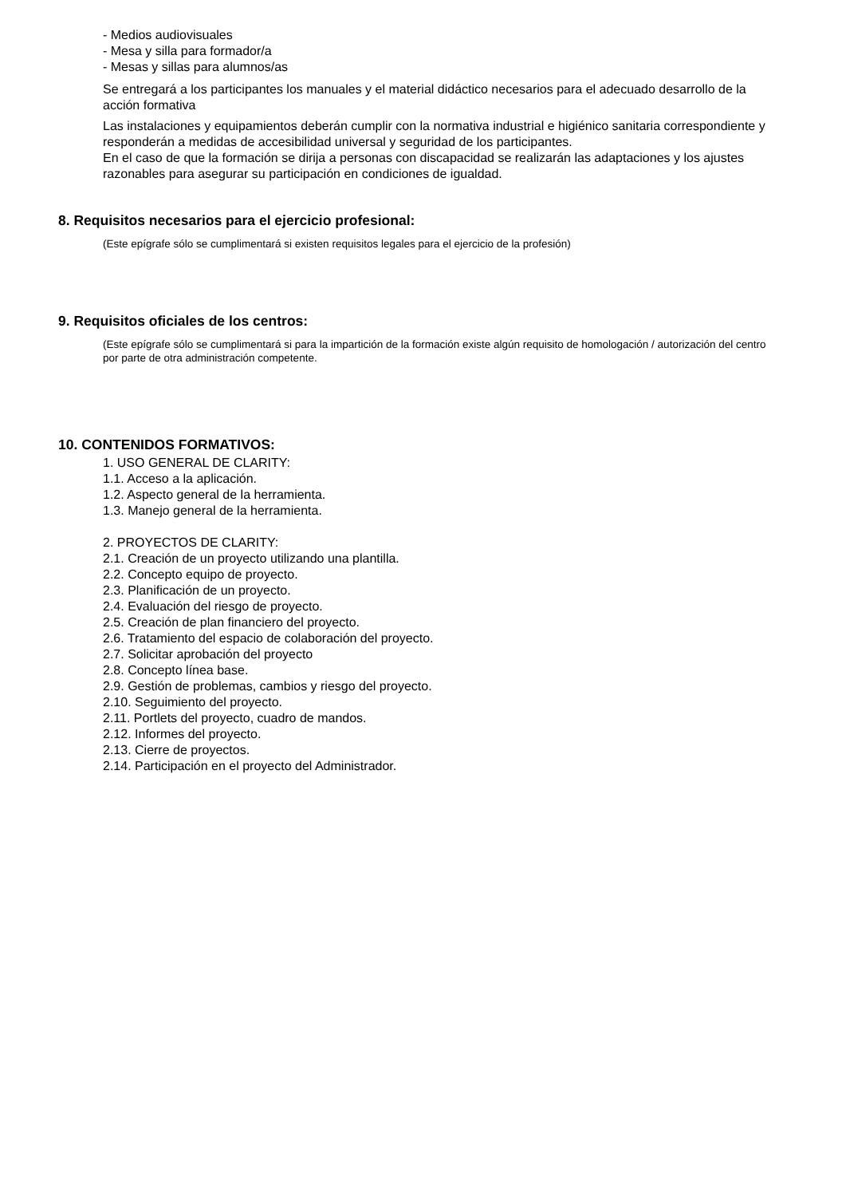- Medios audiovisuales
- Mesa y silla para formador/a
- Mesas y sillas para alumnos/as
Se entregará a los participantes los manuales y el material didáctico necesarios para el adecuado desarrollo de la acción formativa
Las instalaciones y equipamientos deberán cumplir con la normativa industrial e higiénico sanitaria correspondiente y responderán a medidas de accesibilidad universal y seguridad de los participantes.
En el caso de que la formación se dirija a personas con discapacidad se realizarán las adaptaciones y los ajustes razonables para asegurar su participación en condiciones de igualdad.
8. Requisitos necesarios para el ejercicio profesional:
(Este epígrafe sólo se cumplimentará si existen requisitos legales para el ejercicio de la profesión)
9. Requisitos oficiales de los centros:
(Este epígrafe sólo se cumplimentará si para la impartición de la formación existe algún requisito de homologación / autorización del centro por parte de otra administración competente.
10. CONTENIDOS FORMATIVOS:
1. USO GENERAL DE CLARITY:
1.1. Acceso a la aplicación.
1.2. Aspecto general de la herramienta.
1.3. Manejo general de la herramienta.
2. PROYECTOS DE CLARITY:
2.1. Creación de un proyecto utilizando una plantilla.
2.2. Concepto equipo de proyecto.
2.3. Planificación de un proyecto.
2.4. Evaluación del riesgo de proyecto.
2.5. Creación de plan financiero del proyecto.
2.6. Tratamiento del espacio de colaboración del proyecto.
2.7. Solicitar aprobación del proyecto
2.8. Concepto línea base.
2.9. Gestión de problemas, cambios y riesgo del proyecto.
2.10. Seguimiento del proyecto.
2.11. Portlets del proyecto, cuadro de mandos.
2.12. Informes del proyecto.
2.13. Cierre de proyectos.
2.14. Participación en el proyecto del Administrador.